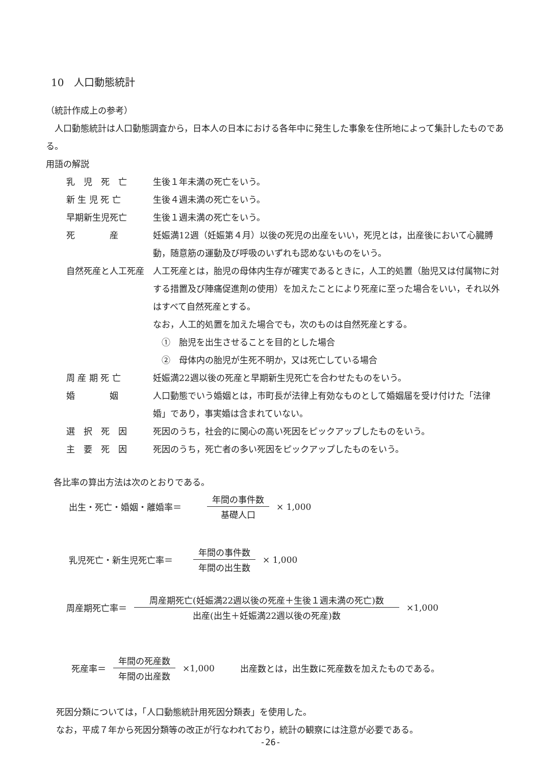10　人口動態統計
（統計作成上の参考）
　人口動態統計は人口動態調査から，日本人の日本における各年中に発生した事象を住所地によって集計したものである。
用語の解説
乳　児　死　亡 生後１年未満の死亡をいう。
新 生 児 死 亡 生後４週未満の死亡をいう。
早期新生児死亡 生後１週未満の死亡をいう。
死　　　　産 妊娠満12週（妊娠第４月）以後の死児の出産をいい，死児とは，出産後において心臓膊動，随意筋の運動及び呼吸のいずれも認めないものをいう。
自然死産と人工死産 人工死産とは，胎児の母体内生存が確実であるときに，人工的処置（胎児又は付属物に対する措置及び陣痛促進剤の使用）を加えたことにより死産に至った場合をいい，それ以外はすべて自然死産とする。
なお，人工的処置を加えた場合でも，次のものは自然死産とする。
　①　胎児を出生させることを目的とした場合
　②　母体内の胎児が生死不明か，又は死亡している場合
周 産 期 死 亡 妊娠満22週以後の死産と早期新生児死亡を合わせたものをいう。
婚　　　　姻 人口動態でいう婚姻とは，市町長が法律上有効なものとして婚姻届を受け付けた「法律婚」であり，事実婚は含まれていない。
選　択　死　因 死因のうち，社会的に関心の高い死因をピックアップしたものをいう。
主　要　死　因 死因のうち，死亡者の多い死因をピックアップしたものをいう。
各比率の算出方法は次のとおりである。
出生・死亡・婚姻・離婚率＝ 年間の事件数 基礎人口 × 1,000
乳児死亡・新生児死亡率＝ 年間の事件数 年間の出生数 × 1,000
周産期死亡率＝ 周産期死亡(妊娠満22週以後の死産＋生後１週未満の死亡)数 出産(出生＋妊娠満22週以後の死産)数 ×1,000
死産率＝ 年間の死産数 年間の出産数 ×1,000 出産数とは，出生数に死産数を加えたものである。
死因分類については，「人口動態統計用死因分類表」を使用した。
なお，平成７年から死因分類等の改正が行なわれており，統計の観察には注意が必要である。
-26-